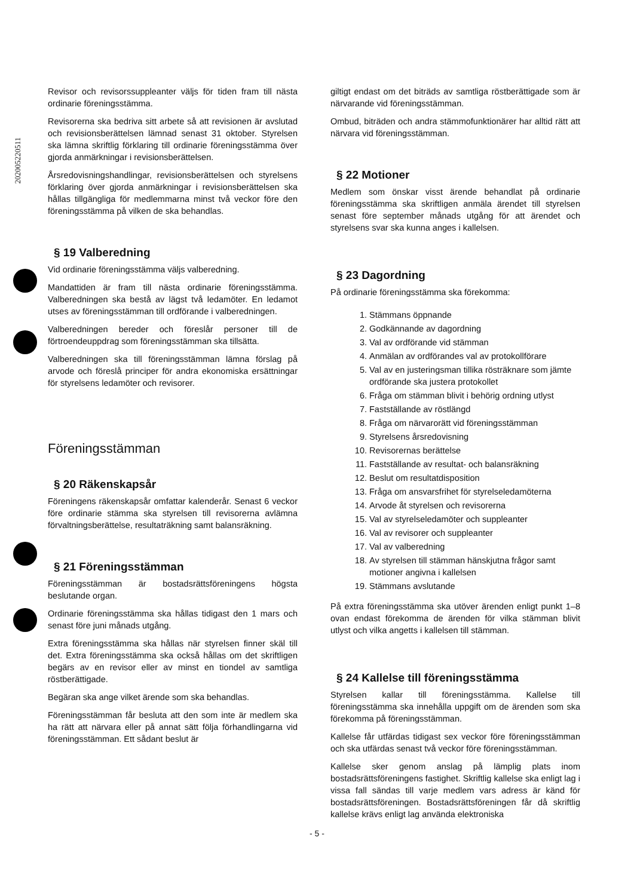202005220511
Revisor och revisorssuppleanter väljs för tiden fram till nästa ordinarie föreningsstämma.
Revisorerna ska bedriva sitt arbete så att revisionen är avslutad och revisionsberättelsen lämnad senast 31 oktober. Styrelsen ska lämna skriftlig förklaring till ordinarie föreningsstämma över gjorda anmärkningar i revisionsberättelsen.
Årsredovisningshandlingar, revisionsberättelsen och styrelsens förklaring över gjorda anmärkningar i revisionsberättelsen ska hållas tillgängliga för medlemmarna minst två veckor före den föreningsstämma på vilken de ska behandlas.
§ 19 Valberedning
Vid ordinarie föreningsstämma väljs valberedning.
Mandattiden är fram till nästa ordinarie föreningsstämma. Valberedningen ska bestå av lägst två ledamöter. En ledamot utses av föreningsstämman till ordförande i valberedningen.
Valberedningen bereder och föreslår personer till de förtroendeuppdrag som föreningsstämman ska tillsätta.
Valberedningen ska till föreningsstämman lämna förslag på arvode och föreslå principer för andra ekonomiska ersättningar för styrelsens ledamöter och revisorer.
Föreningsstämman
§ 20 Räkenskapsår
Föreningens räkenskapsår omfattar kalenderår. Senast 6 veckor före ordinarie stämma ska styrelsen till revisorerna avlämna förvaltningsberättelse, resultaträkning samt balansräkning.
§ 21 Föreningsstämman
Föreningsstämman är bostadsrättsföreningens högsta beslutande organ.
Ordinarie föreningsstämma ska hållas tidigast den 1 mars och senast före juni månads utgång.
Extra föreningsstämma ska hållas när styrelsen finner skäl till det. Extra föreningsstämma ska också hållas om det skriftligen begärs av en revisor eller av minst en tiondel av samtliga röstberättigade.
Begäran ska ange vilket ärende som ska behandlas.
Föreningsstämman får besluta att den som inte är medlem ska ha rätt att närvara eller på annat sätt följa förhandlingarna vid föreningsstämman. Ett sådant beslut är
giltigt endast om det biträds av samtliga röstberättigade som är närvarande vid föreningsstämman.
Ombud, biträden och andra stämmofunktionärer har alltid rätt att närvara vid föreningsstämman.
§ 22 Motioner
Medlem som önskar visst ärende behandlat på ordinarie föreningsstämma ska skriftligen anmäla ärendet till styrelsen senast före september månads utgång för att ärendet och styrelsens svar ska kunna anges i kallelsen.
§ 23 Dagordning
På ordinarie föreningsstämma ska förekomma:
1. Stämmans öppnande
2. Godkännande av dagordning
3. Val av ordförande vid stämman
4. Anmälan av ordförandes val av protokollförare
5. Val av en justeringsman tillika rösträknare som jämte ordförande ska justera protokollet
6. Fråga om stämman blivit i behörig ordning utlyst
7. Fastställande av röstlängd
8. Fråga om närvarorätt vid föreningsstämman
9. Styrelsens årsredovisning
10. Revisorernas berättelse
11. Fastställande av resultat- och balansräkning
12. Beslut om resultatdisposition
13. Fråga om ansvarsfrihet för styrelseledamöterna
14. Arvode åt styrelsen och revisorerna
15. Val av styrelseledamöter och suppleanter
16. Val av revisorer och suppleanter
17. Val av valberedning
18. Av styrelsen till stämman hänskjutna frågor samt motioner angivna i kallelsen
19. Stämmans avslutande
På extra föreningsstämma ska utöver ärenden enligt punkt 1–8 ovan endast förekomma de ärenden för vilka stämman blivit utlyst och vilka angetts i kallelsen till stämman.
§ 24 Kallelse till föreningsstämma
Styrelsen kallar till föreningsstämma. Kallelse till föreningsstämma ska innehålla uppgift om de ärenden som ska förekomma på föreningsstämman.
Kallelse får utfärdas tidigast sex veckor före föreningsstämman och ska utfärdas senast två veckor före föreningsstämman.
Kallelse sker genom anslag på lämplig plats inom bostadsrättsföreningens fastighet. Skriftlig kallelse ska enligt lag i vissa fall sändas till varje medlem vars adress är känd för bostadsrättsföreningen. Bostadsrättsföreningen får då skriftlig kallelse krävs enligt lag använda elektroniska
- 5 -